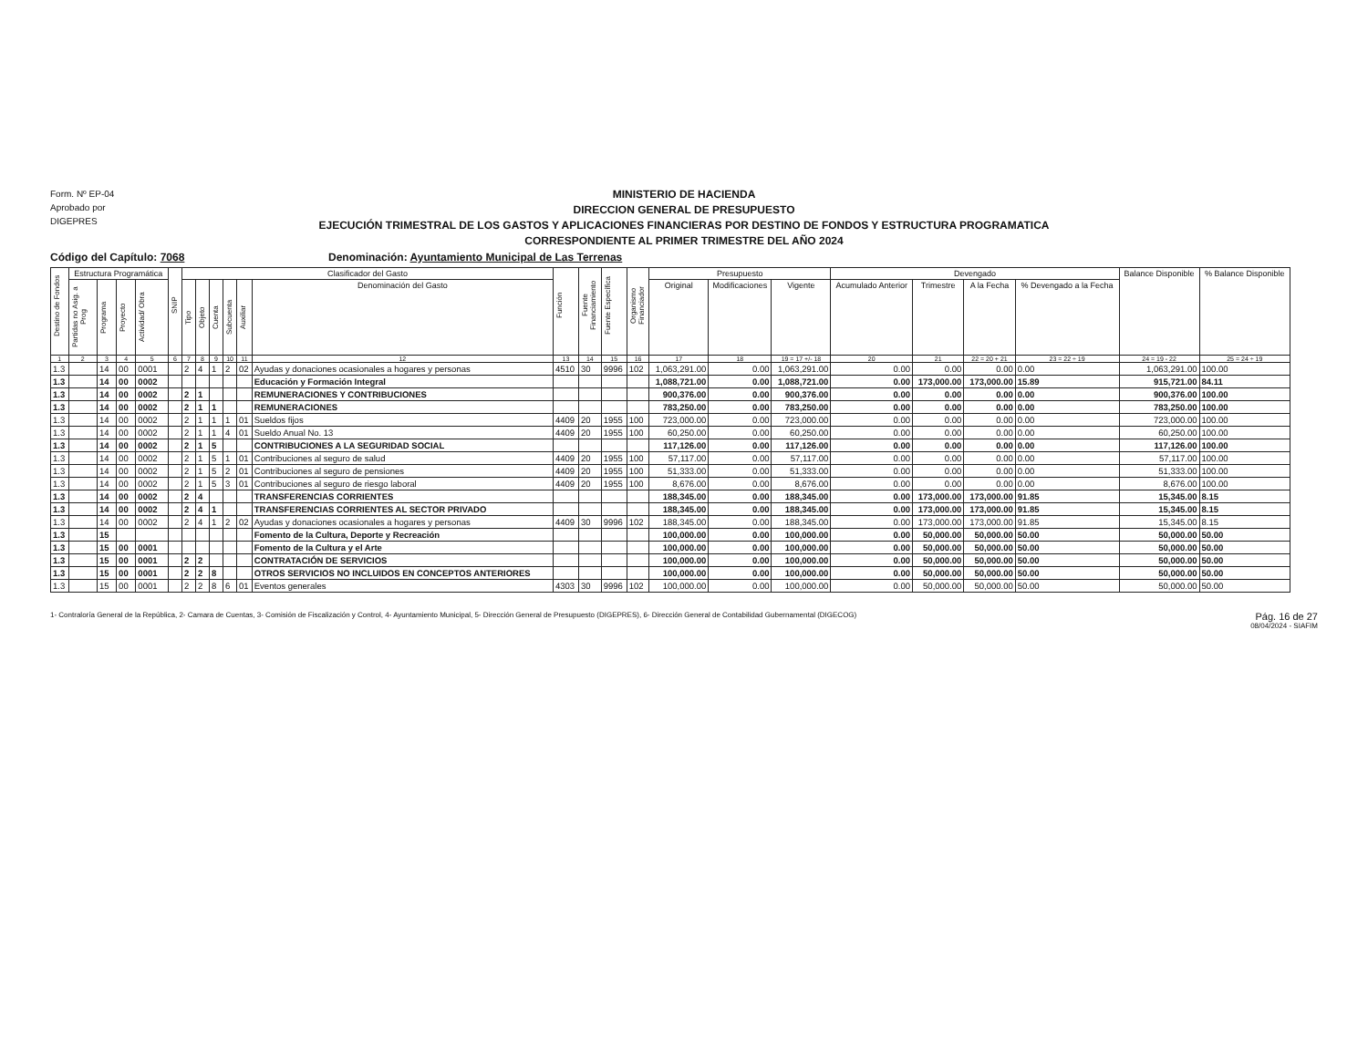Form. Nº EP-04
Aprobado por
DIGEPRES
MINISTERIO DE HACIENDA
DIRECCION GENERAL DE PRESUPUESTO
EJECUCIÓN TRIMESTRAL DE LOS GASTOS Y APLICACIONES FINANCIERAS POR DESTINO DE FONDOS Y ESTRUCTURA PROGRAMATICA
CORRESPONDIENTE AL PRIMER TRIMESTRE DEL AÑO 2024
Código del Capítulo: 7068 Denominación: Ayuntamiento Municipal de Las Terrenas
| Destino de Fondos | Estructura Programática | | | | SNIP | Clasificador del Gasto | | | | | | Función | Fuente Financiamiento | Fuente Específica | Organismo Financiador | Presupuesto | | | Devengado | | | | Balance Disponible | % Balance Disponible |
| --- | --- | --- | --- | --- | --- | --- | --- | --- | --- | --- | --- | --- | --- | --- | --- | --- | --- | --- | --- | --- | --- | --- | --- | --- |
| | Partidas no Asig. a Prog | Programa | Proyecto | Actividad/ Obra | | Tipo | Objeto | Cuenta | Subcuenta | Auxiliar | Denominación del Gasto | | | | | Original | Modificaciones | Vigente | Acumulado Anterior | Trimestre | A la Fecha | % Devengado a la Fecha | | |
| 1 | 2 | 3 | 4 | 5 | 6 | 7 | 8 | 9 | 10 | 11 | 12 | 13 | 14 | 15 | 16 | 17 | 18 | 19 = 17 +/- 18 | 20 | 21 | 22 = 20 + 21 | 23 = 22 ÷ 19 | 24 = 19 - 22 | 25 = 24 ÷ 19 |
| 1.3 | | 14 | 00 | 0001 | | 2 | 4 | 1 | 2 | 02 | Ayudas y donaciones ocasionales a hogares y personas | 4510 | 30 | 9996 | 102 | 1,063,291.00 | 0.00 | 1,063,291.00 | 0.00 | 0.00 | 0.00 | 0.00 | 1,063,291.00 | 100.00 |
| 1.3 | | 14 | 00 | 0002 | | | | | | | Educación y Formación Integral | | | | | 1,088,721.00 | 0.00 | 1,088,721.00 | 0.00 | 173,000.00 | 173,000.00 | 15.89 | 915,721.00 | 84.11 |
| 1.3 | | 14 | 00 | 0002 | | 2 | 1 | | | | REMUNERACIONES Y CONTRIBUCIONES | | | | | 900,376.00 | 0.00 | 900,376.00 | 0.00 | 0.00 | 0.00 | 0.00 | 900,376.00 | 100.00 |
| 1.3 | | 14 | 00 | 0002 | | 2 | 1 | 1 | | | REMUNERACIONES | | | | | 783,250.00 | 0.00 | 783,250.00 | 0.00 | 0.00 | 0.00 | 0.00 | 783,250.00 | 100.00 |
| 1.3 | | 14 | 00 | 0002 | | 2 | 1 | 1 | 1 | 01 | Sueldos fijos | 4409 | 20 | 1955 | 100 | 723,000.00 | 0.00 | 723,000.00 | 0.00 | 0.00 | 0.00 | 0.00 | 723,000.00 | 100.00 |
| 1.3 | | 14 | 00 | 0002 | | 2 | 1 | 1 | 4 | 01 | Sueldo Anual No. 13 | 4409 | 20 | 1955 | 100 | 60,250.00 | 0.00 | 60,250.00 | 0.00 | 0.00 | 0.00 | 0.00 | 60,250.00 | 100.00 |
| 1.3 | | 14 | 00 | 0002 | | 2 | 1 | 5 | | | CONTRIBUCIONES A LA SEGURIDAD SOCIAL | | | | | 117,126.00 | 0.00 | 117,126.00 | 0.00 | 0.00 | 0.00 | 0.00 | 117,126.00 | 100.00 |
| 1.3 | | 14 | 00 | 0002 | | 2 | 1 | 5 | 1 | 01 | Contribuciones al seguro de salud | 4409 | 20 | 1955 | 100 | 57,117.00 | 0.00 | 57,117.00 | 0.00 | 0.00 | 0.00 | 0.00 | 57,117.00 | 100.00 |
| 1.3 | | 14 | 00 | 0002 | | 2 | 1 | 5 | 2 | 01 | Contribuciones al seguro de pensiones | 4409 | 20 | 1955 | 100 | 51,333.00 | 0.00 | 51,333.00 | 0.00 | 0.00 | 0.00 | 0.00 | 51,333.00 | 100.00 |
| 1.3 | | 14 | 00 | 0002 | | 2 | 1 | 5 | 3 | 01 | Contribuciones al seguro de riesgo laboral | 4409 | 20 | 1955 | 100 | 8,676.00 | 0.00 | 8,676.00 | 0.00 | 0.00 | 0.00 | 0.00 | 8,676.00 | 100.00 |
| 1.3 | | 14 | 00 | 0002 | | 2 | 4 | | | | TRANSFERENCIAS CORRIENTES | | | | | 188,345.00 | 0.00 | 188,345.00 | 0.00 | 173,000.00 | 173,000.00 | 91.85 | 15,345.00 | 8.15 |
| 1.3 | | 14 | 00 | 0002 | | 2 | 4 | 1 | | | TRANSFERENCIAS CORRIENTES AL SECTOR PRIVADO | | | | | 188,345.00 | 0.00 | 188,345.00 | 0.00 | 173,000.00 | 173,000.00 | 91.85 | 15,345.00 | 8.15 |
| 1.3 | | 14 | 00 | 0002 | | 2 | 4 | 1 | 2 | 02 | Ayudas y donaciones ocasionales a hogares y personas | 4409 | 30 | 9996 | 102 | 188,345.00 | 0.00 | 188,345.00 | 0.00 | 173,000.00 | 173,000.00 | 91.85 | 15,345.00 | 8.15 |
| 1.3 | | 15 | | | | | | | | | Fomento de la Cultura, Deporte y Recreación | | | | | 100,000.00 | 0.00 | 100,000.00 | 0.00 | 50,000.00 | 50,000.00 | 50.00 | 50,000.00 | 50.00 |
| 1.3 | | 15 | 00 | 0001 | | | | | | | Fomento de la Cultura y el Arte | | | | | 100,000.00 | 0.00 | 100,000.00 | 0.00 | 50,000.00 | 50,000.00 | 50.00 | 50,000.00 | 50.00 |
| 1.3 | | 15 | 00 | 0001 | | 2 | 2 | | | | CONTRATACIÓN DE SERVICIOS | | | | | 100,000.00 | 0.00 | 100,000.00 | 0.00 | 50,000.00 | 50,000.00 | 50.00 | 50,000.00 | 50.00 |
| 1.3 | | 15 | 00 | 0001 | | 2 | 2 | 8 | | | OTROS SERVICIOS NO INCLUIDOS EN CONCEPTOS ANTERIORES | | | | | 100,000.00 | 0.00 | 100,000.00 | 0.00 | 50,000.00 | 50,000.00 | 50.00 | 50,000.00 | 50.00 |
| 1.3 | | 15 | 00 | 0001 | | 2 | 2 | 8 | 6 | 01 | Eventos generales | 4303 | 30 | 9996 | 102 | 100,000.00 | 0.00 | 100,000.00 | 0.00 | 50,000.00 | 50,000.00 | 50.00 | 50,000.00 | 50.00 |
1- Contraloría General de la República, 2- Camara de Cuentas, 3- Comisión de Fiscalización y Control, 4- Ayuntamiento Municipal, 5- Dirección General de Presupuesto (DIGEPRES), 6- Dirección General de Contabilidad Gubernamental (DIGECOG)
Pág. 16 de 27
08/04/2024 - SIAFIM